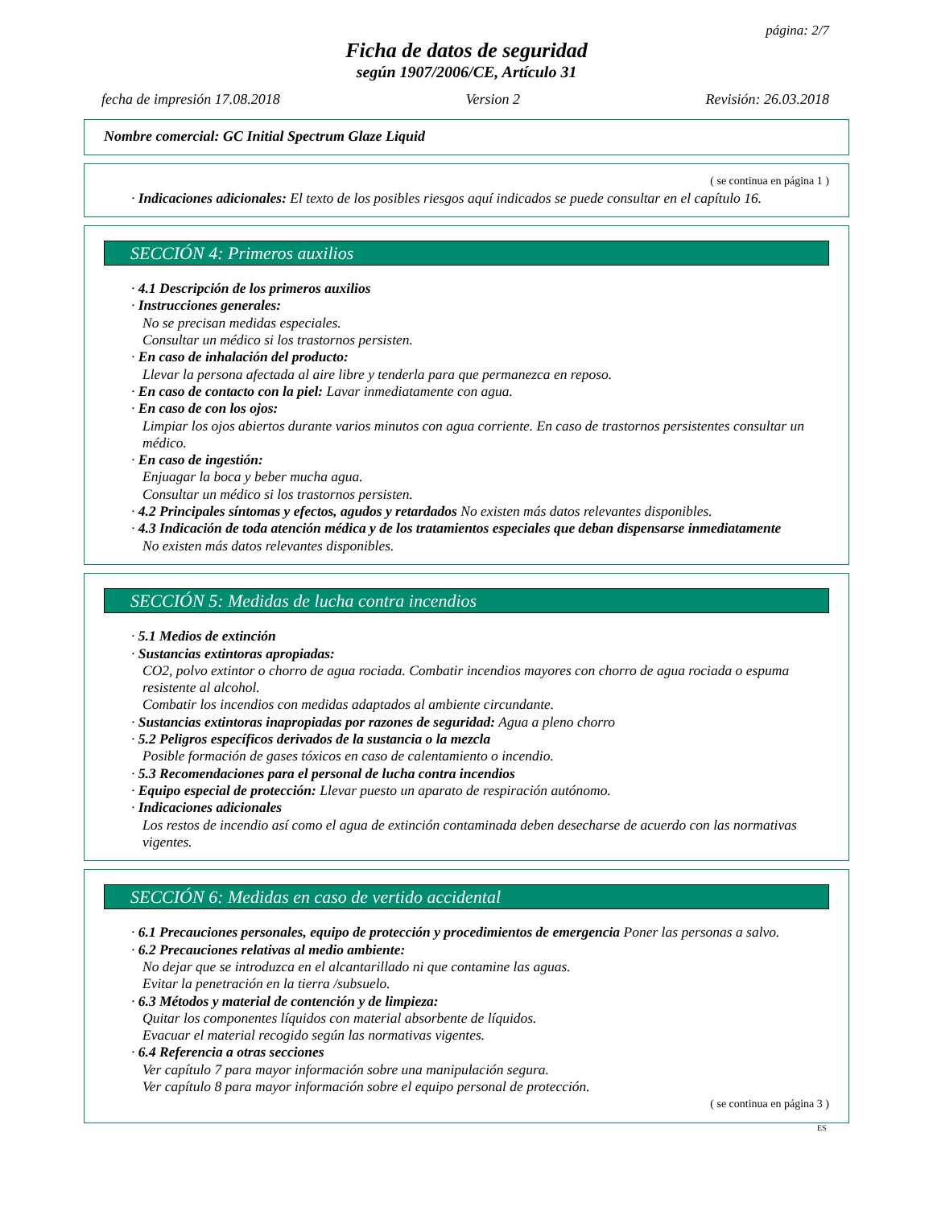página: 2/7
Ficha de datos de seguridad
según 1907/2006/CE, Artículo 31
fecha de impresión 17.08.2018 Version 2 Revisión: 26.03.2018
Nombre comercial: GC Initial Spectrum Glaze Liquid
( se continua en página 1 )
· Indicaciones adicionales: El texto de los posibles riesgos aquí indicados se puede consultar en el capítulo 16.
SECCIÓN 4: Primeros auxilios
· 4.1 Descripción de los primeros auxilios
· Instrucciones generales:
No se precisan medidas especiales.
Consultar un médico si los trastornos persisten.
· En caso de inhalación del producto:
Llevar la persona afectada al aire libre y tenderla para que permanezca en reposo.
· En caso de contacto con la piel: Lavar inmediatamente con agua.
· En caso de con los ojos:
Limpiar los ojos abiertos durante varios minutos con agua corriente. En caso de trastornos persistentes consultar un médico.
· En caso de ingestión:
Enjuagar la boca y beber mucha agua.
Consultar un médico si los trastornos persisten.
· 4.2 Principales síntomas y efectos, agudos y retardados No existen más datos relevantes disponibles.
· 4.3 Indicación de toda atención médica y de los tratamientos especiales que deban dispensarse inmediatamente
No existen más datos relevantes disponibles.
SECCIÓN 5: Medidas de lucha contra incendios
· 5.1 Medios de extinción
· Sustancias extintoras apropiadas:
CO2, polvo extintor o chorro de agua rociada. Combatir incendios mayores con chorro de agua rociada o espuma resistente al alcohol.
Combatir los incendios con medidas adaptados al ambiente circundante.
· Sustancias extintoras inapropiadas por razones de seguridad: Agua a pleno chorro
· 5.2 Peligros específicos derivados de la sustancia o la mezcla
Posible formación de gases tóxicos en caso de calentamiento o incendio.
· 5.3 Recomendaciones para el personal de lucha contra incendios
· Equipo especial de protección: Llevar puesto un aparato de respiración autónomo.
· Indicaciones adicionales
Los restos de incendio así como el agua de extinción contaminada deben desecharse de acuerdo con las normativas vigentes.
SECCIÓN 6: Medidas en caso de vertido accidental
· 6.1 Precauciones personales, equipo de protección y procedimientos de emergencia Poner las personas a salvo.
· 6.2 Precauciones relativas al medio ambiente:
No dejar que se introduzca en el alcantarillado ni que contamine las aguas.
Evitar la penetración en la tierra /subsuelo.
· 6.3 Métodos y material de contención y de limpieza:
Quitar los componentes líquidos con material absorbente de líquidos.
Evacuar el material recogido según las normativas vigentes.
· 6.4 Referencia a otras secciones
Ver capítulo 7 para mayor información sobre una manipulación segura.
Ver capítulo 8 para mayor información sobre el equipo personal de protección.
( se continua en página 3 )
ES